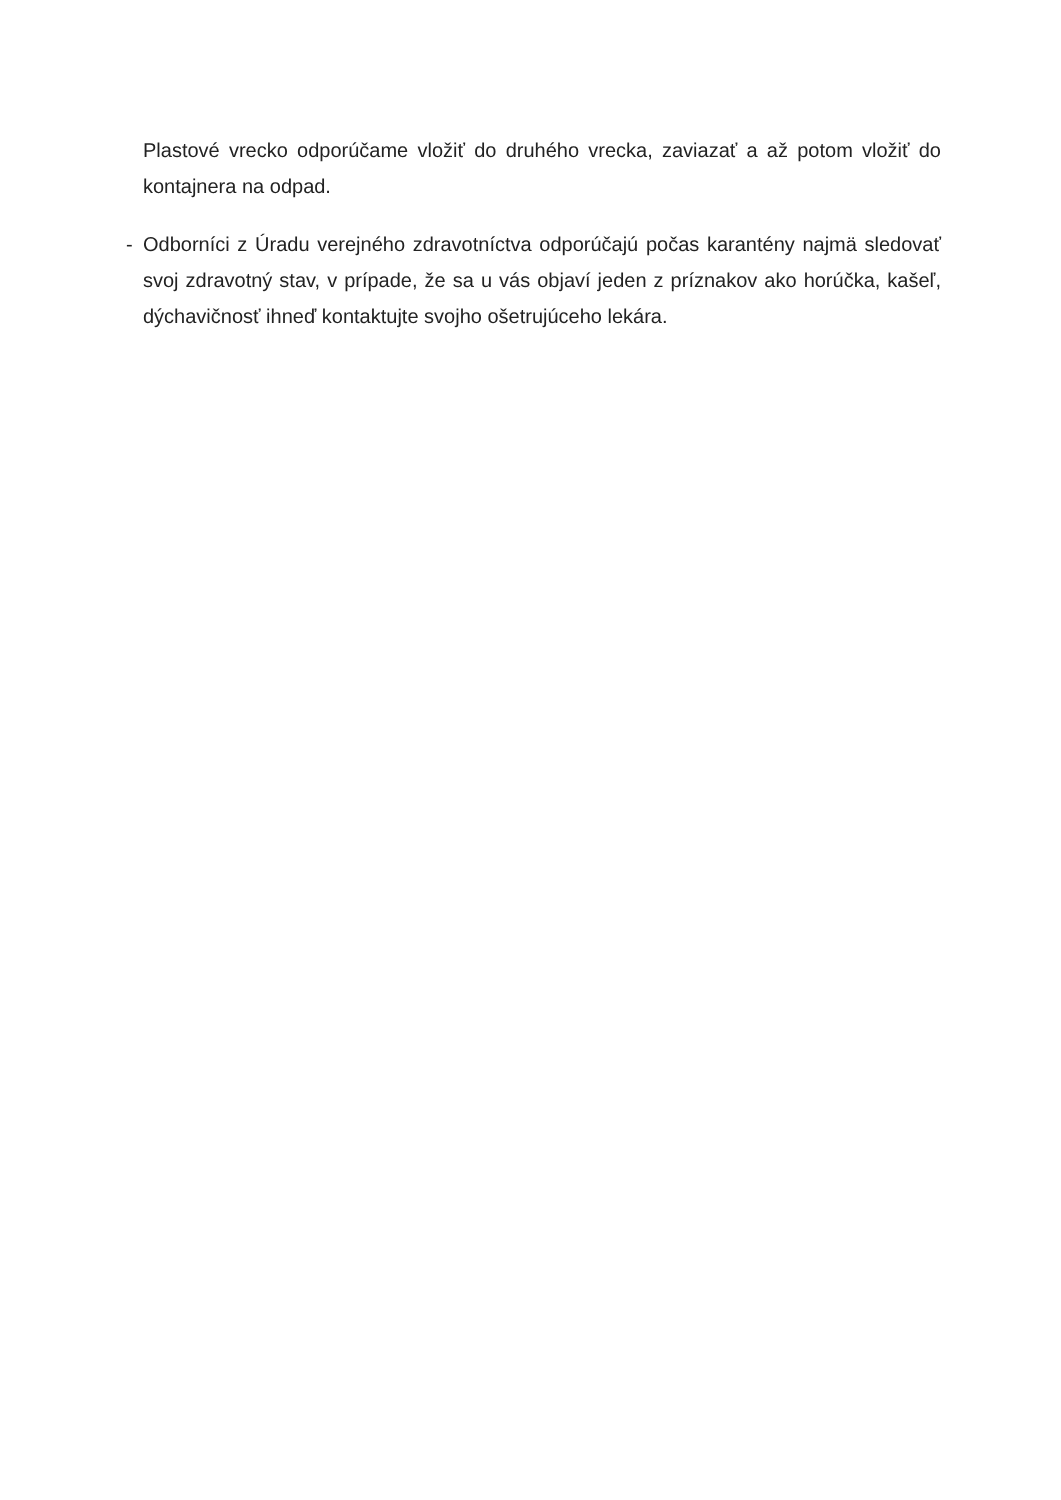Plastové vrecko odporúčame vložiť do druhého vrecka, zaviazať a až potom vložiť do kontajnera na odpad.
- Odborníci z Úradu verejného zdravotníctva odporúčajú počas karantény najmä sledovať svoj zdravotný stav, v prípade, že sa u vás objaví jeden z príznakov ako horúčka, kašeľ, dýchavičnosť ihneď kontaktujte svojho ošetrujúceho lekára.